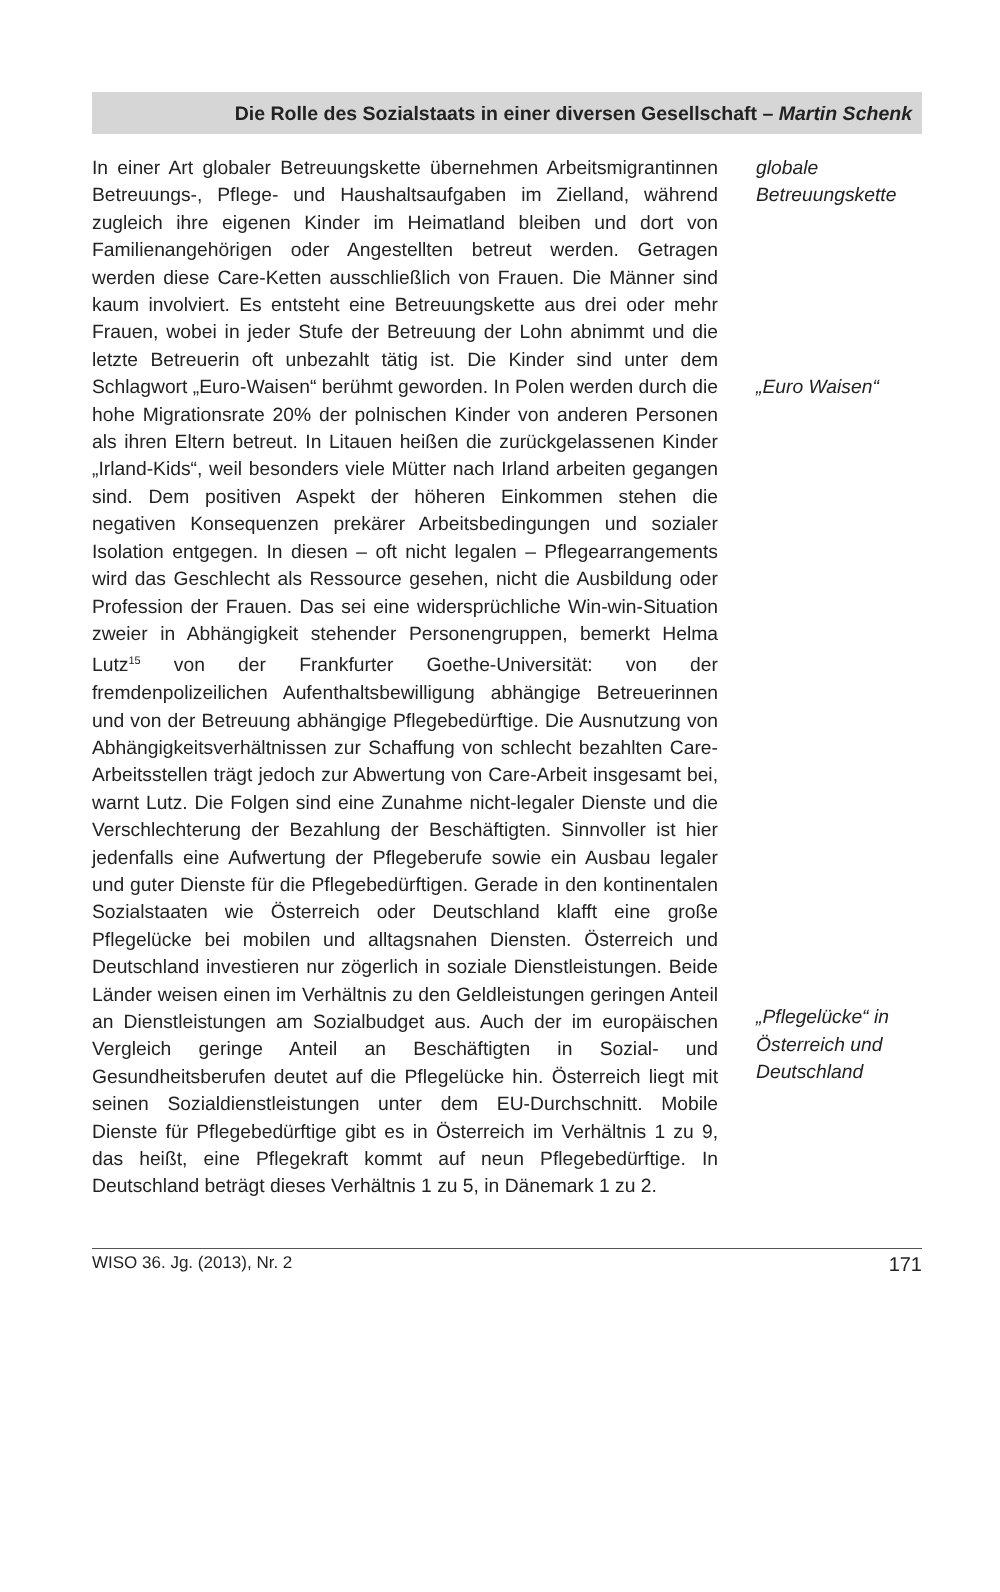Die Rolle des Sozialstaats in einer diversen Gesellschaft – Martin Schenk
In einer Art globaler Betreuungskette übernehmen Arbeitsmigrantinnen Betreuungs-, Pflege- und Haushaltsaufgaben im Zielland, während zugleich ihre eigenen Kinder im Heimatland bleiben und dort von Familienangehörigen oder Angestellten betreut werden. Getragen werden diese Care-Ketten ausschließlich von Frauen. Die Männer sind kaum involviert. Es entsteht eine Betreuungskette aus drei oder mehr Frauen, wobei in jeder Stufe der Betreuung der Lohn abnimmt und die letzte Betreuerin oft unbezahlt tätig ist. Die Kinder sind unter dem Schlagwort „Euro-Waisen“ berühmt geworden. In Polen werden durch die hohe Migrationsrate 20% der polnischen Kinder von anderen Personen als ihren Eltern betreut. In Litauen heißen die zurückgelassenen Kinder „Irland-Kids“, weil besonders viele Mütter nach Irland arbeiten gegangen sind. Dem positiven Aspekt der höheren Einkommen stehen die negativen Konsequenzen prekärer Arbeitsbedingungen und sozialer Isolation entgegen. In diesen – oft nicht legalen – Pflegearrangements wird das Geschlecht als Ressource gesehen, nicht die Ausbildung oder Profession der Frauen. Das sei eine widersprüchliche Win-win-Situation zweier in Abhängigkeit stehender Personengruppen, bemerkt Helma Lutz<sup>15</sup> von der Frankfurter Goethe-Universität: von der fremdenpolizeilichen Aufenthaltsbewilligung abhängige Betreuerinnen und von der Betreuung abhängige Pflegebedürftige. Die Ausnutzung von Abhängigkeitsverhältnissen zur Schaffung von schlecht bezahlten Care-Arbeitsstellen trägt jedoch zur Abwertung von Care-Arbeit insgesamt bei, warnt Lutz. Die Folgen sind eine Zunahme nicht-legaler Dienste und die Verschlechterung der Bezahlung der Beschäftigten. Sinnvoller ist hier jedenfalls eine Aufwertung der Pflegeberufe sowie ein Ausbau legaler und guter Dienste für die Pflegebedürftigen. Gerade in den kontinentalen Sozialstaaten wie Österreich oder Deutschland klafft eine große Pflegelücke bei mobilen und alltagsnahen Diensten. Österreich und Deutschland investieren nur zögerlich in soziale Dienstleistungen. Beide Länder weisen einen im Verhältnis zu den Geldleistungen geringen Anteil an Dienstleistungen am Sozialbudget aus. Auch der im europäischen Vergleich geringe Anteil an Beschäftigten in Sozial- und Gesundheitsberufen deutet auf die Pflegelücke hin. Österreich liegt mit seinen Sozialdienstleistungen unter dem EU-Durchschnitt. Mobile Dienste für Pflegebedürftige gibt es in Österreich im Verhältnis 1 zu 9, das heißt, eine Pflegekraft kommt auf neun Pflegebedürftige. In Deutschland beträgt dieses Verhältnis 1 zu 5, in Dänemark 1 zu 2.
globale
Betreuungskette
„Euro Waisen“
„Pflegelücke“ in
Österreich und
Deutschland
WISO 36. Jg. (2013), Nr. 2 171